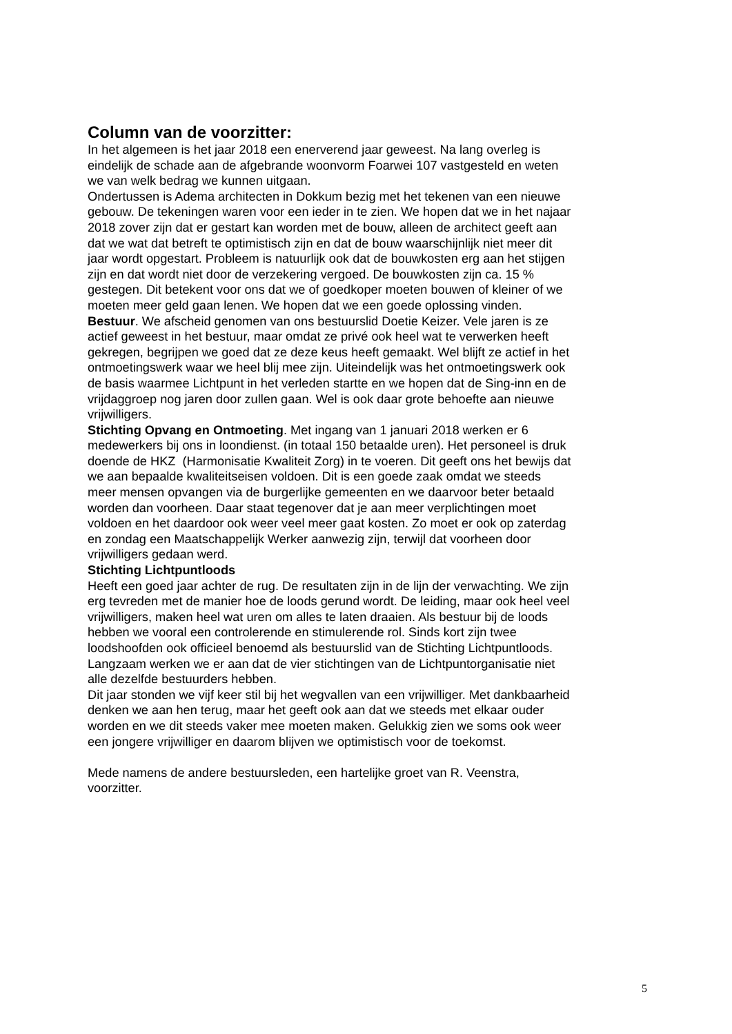Column van de voorzitter:
In het algemeen is het jaar 2018 een enerverend jaar geweest. Na lang overleg is
eindelijk de schade aan de afgebrande woonvorm Foarwei 107 vastgesteld en weten
we van welk bedrag we kunnen uitgaan.
Ondertussen is Adema architecten in Dokkum bezig met het tekenen van een nieuwe
gebouw. De tekeningen waren voor een ieder in te zien. We hopen dat we in het najaar
2018 zover zijn dat er gestart kan worden met de bouw, alleen de architect geeft aan
dat we wat dat betreft te optimistisch zijn en dat de bouw waarschijnlijk niet meer dit
jaar wordt opgestart. Probleem is natuurlijk ook dat de bouwkosten erg aan het stijgen
zijn en dat wordt niet door de verzekering vergoed. De bouwkosten zijn ca. 15 %
gestegen. Dit betekent voor ons dat we of goedkoper moeten bouwen of kleiner of we
moeten meer geld gaan lenen. We hopen dat we een goede oplossing vinden.
Bestuur. We afscheid genomen van ons bestuurslid Doetie Keizer. Vele jaren is ze
actief geweest in het bestuur, maar omdat ze privé ook heel wat te verwerken heeft
gekregen, begrijpen we goed dat ze deze keus heeft gemaakt. Wel blijft ze actief in het
ontmoetingswerk waar we heel blij mee zijn. Uiteindelijk was het ontmoetingswerk ook
de basis waarmee Lichtpunt in het verleden startte en we hopen dat de Sing-inn en de
vrijdaggroep nog jaren door zullen gaan. Wel is ook daar grote behoefte aan nieuwe
vrijwilligers.
Stichting Opvang en Ontmoeting. Met ingang van 1 januari 2018 werken er 6
medewerkers bij ons in loondienst. (in totaal 150 betaalde uren). Het personeel is druk
doende de HKZ (Harmonisatie Kwaliteit Zorg) in te voeren. Dit geeft ons het bewijs dat
we aan bepaalde kwaliteitseisen voldoen. Dit is een goede zaak omdat we steeds
meer mensen opvangen via de burgerlijke gemeenten en we daarvoor beter betaald
worden dan voorheen. Daar staat tegenover dat je aan meer verplichtingen moet
voldoen en het daardoor ook weer veel meer gaat kosten. Zo moet er ook op zaterdag
en zondag een Maatschappelijk Werker aanwezig zijn, terwijl dat voorheen door
vrijwilligers gedaan werd.
Stichting Lichtpuntloods
Heeft een goed jaar achter de rug. De resultaten zijn in de lijn der verwachting. We zijn
erg tevreden met de manier hoe de loods gerund wordt. De leiding, maar ook heel veel
vrijwilligers, maken heel wat uren om alles te laten draaien. Als bestuur bij de loods
hebben we vooral een controlerende en stimulerende rol. Sinds kort zijn twee
loodshoofden ook officieel benoemd als bestuurslid van de Stichting Lichtpuntloods.
Langzaam werken we er aan dat de vier stichtingen van de Lichtpuntorganisatie niet
alle dezelfde bestuurders hebben.
Dit jaar stonden we vijf keer stil bij het wegvallen van een vrijwilliger. Met dankbaarheid
denken we aan hen terug, maar het geeft ook aan dat we steeds met elkaar ouder
worden en we dit steeds vaker mee moeten maken. Gelukkig zien we soms ook weer
een jongere vrijwilliger en daarom blijven we optimistisch voor de toekomst.
Mede namens de andere bestuursleden, een hartelijke groet van R. Veenstra,
voorzitter.
5